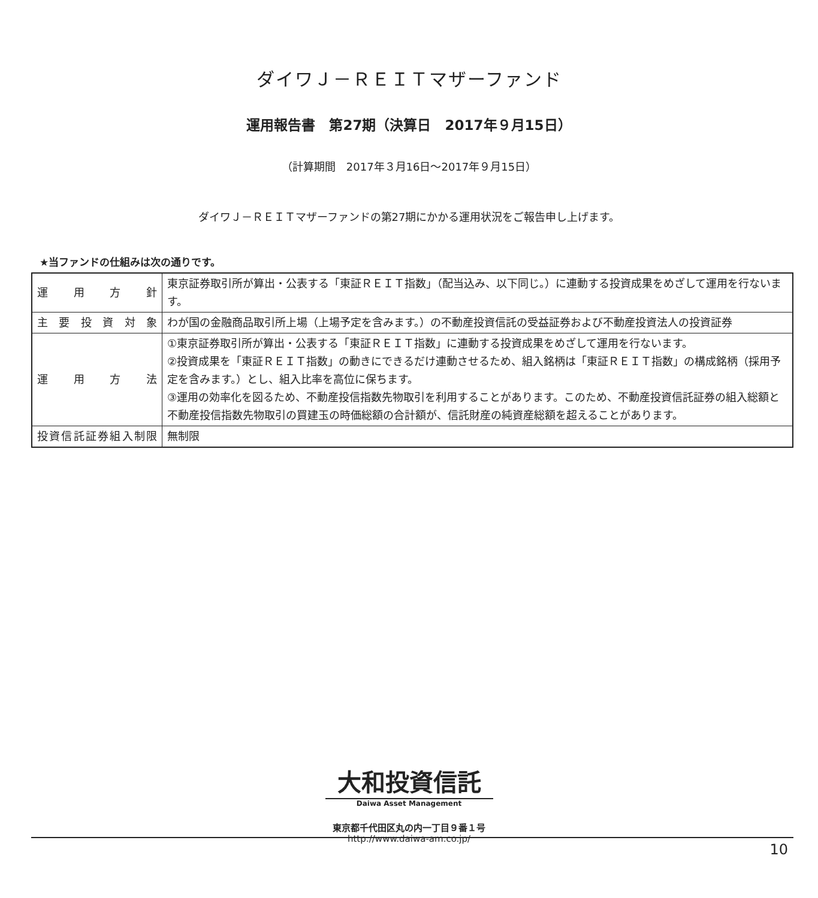ダイワＪ－ＲＥＩＴマザーファンド
運用報告書　第27期（決算日　2017年９月15日）
（計算期間　2017年３月16日～2017年９月15日）
ダイワＪ－ＲＥＩＴマザーファンドの第27期にかかる運用状況をご報告申し上げます。
★当ファンドの仕組みは次の通りです。
| 運用方針 | 東京証券取引所が算出・公表する「東証ＲＥＩＴ指数」（配当込み、以下同じ。）に連動する投資成果をめざして運用を行ないます。 |
| 主要投資対象 | わが国の金融商品取引所上場（上場予定を含みます。）の不動産投資信託の受益証券および不動産投資法人の投資証券 |
| 運用方法 | ①東京証券取引所が算出・公表する「東証ＲＥＩＴ指数」に連動する投資成果をめざして運用を行ないます。 ②投資成果を「東証ＲＥＩＴ指数」の動きにできるだけ連動させるため、組入銘柄は「東証ＲＥＩＴ指数」の構成銘柄（採用予定を含みます。）とし、組入比率を高位に保ちます。 ③運用の効率化を図るため、不動産投信指数先物取引を利用することがあります。このため、不動産投資信託証券の組入総額と不動産投信指数先物取引の買建玉の時価総額の合計額が、信託財産の純資産総額を超えることがあります。 |
| 投資信託証券組入制限 | 無制限 |
大和投資信託
Daiwa Asset Management
東京都千代田区丸の内一丁目９番１号
http://www.daiwa-am.co.jp/
10